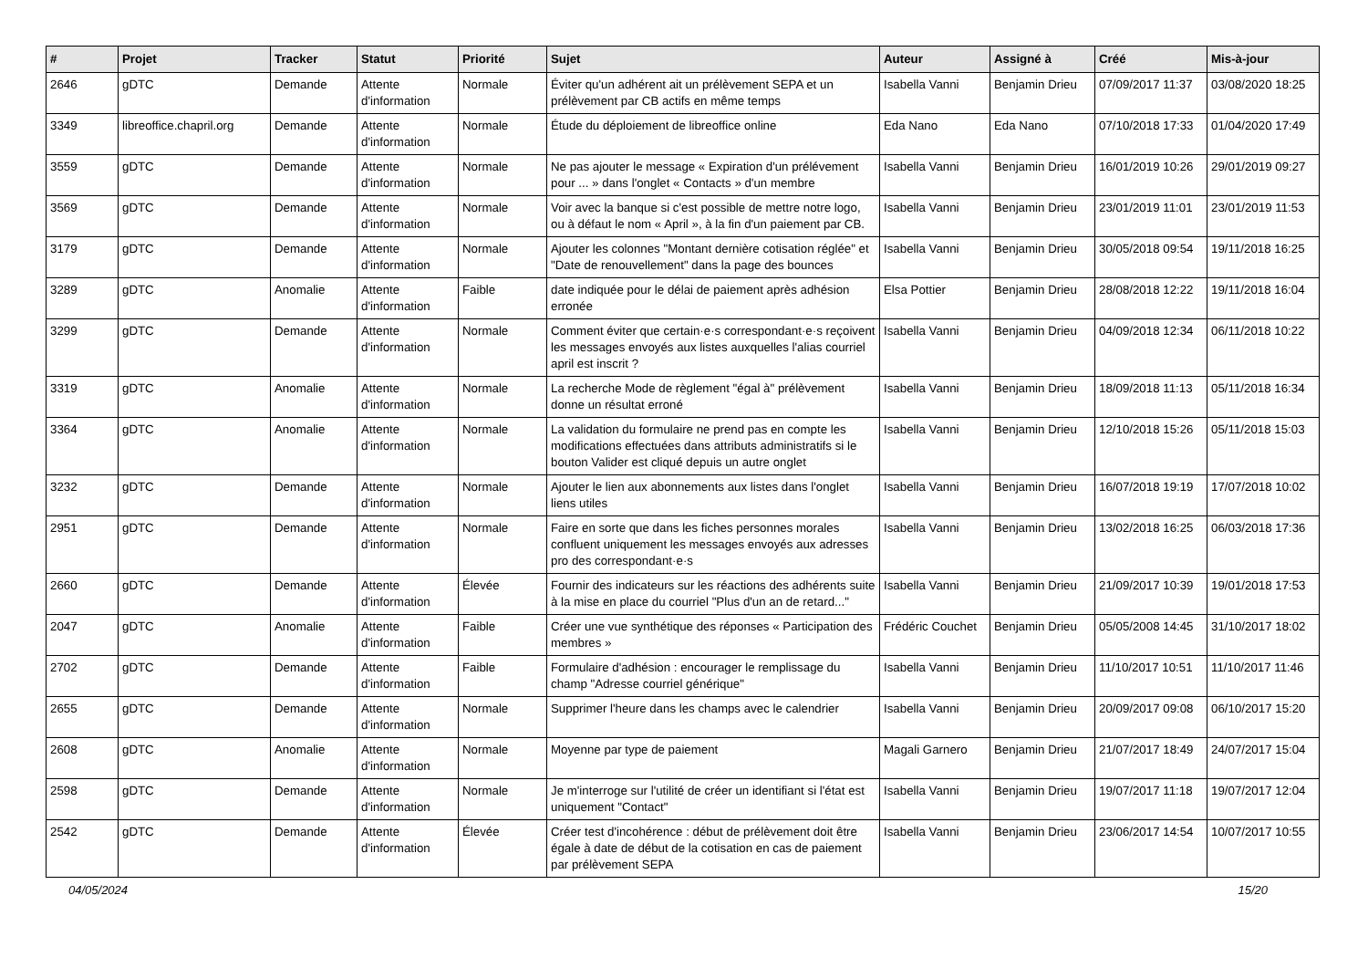| # | Projet | Tracker | Statut | Priorité | Sujet | Auteur | Assigné à | Créé | Mis-à-jour |
| --- | --- | --- | --- | --- | --- | --- | --- | --- | --- |
| 2646 | gDTC | Demande | Attente d'information | Normale | Éviter qu'un adhérent ait un prélèvement SEPA et un prélèvement par CB actifs en même temps | Isabella Vanni | Benjamin Drieu | 07/09/2017 11:37 | 03/08/2020 18:25 |
| 3349 | libreoffice.chapril.org | Demande | Attente d'information | Normale | Étude du déploiement de libreoffice online | Eda Nano | Eda Nano | 07/10/2018 17:33 | 01/04/2020 17:49 |
| 3559 | gDTC | Demande | Attente d'information | Normale | Ne pas ajouter le message « Expiration d'un prélévement pour ... » dans l'onglet « Contacts » d'un membre | Isabella Vanni | Benjamin Drieu | 16/01/2019 10:26 | 29/01/2019 09:27 |
| 3569 | gDTC | Demande | Attente d'information | Normale | Voir avec la banque si c'est possible de mettre notre logo, ou à défaut le nom « April », à la fin d'un paiement par CB. | Isabella Vanni | Benjamin Drieu | 23/01/2019 11:01 | 23/01/2019 11:53 |
| 3179 | gDTC | Demande | Attente d'information | Normale | Ajouter les colonnes "Montant dernière cotisation réglée" et "Date de renouvellement" dans la page des bounces | Isabella Vanni | Benjamin Drieu | 30/05/2018 09:54 | 19/11/2018 16:25 |
| 3289 | gDTC | Anomalie | Attente d'information | Faible | date indiquée pour le délai de paiement après adhésion erronée | Elsa Pottier | Benjamin Drieu | 28/08/2018 12:22 | 19/11/2018 16:04 |
| 3299 | gDTC | Demande | Attente d'information | Normale | Comment éviter que certain·e·s correspondant·e·s reçoivent les messages envoyés aux listes auxquelles l'alias courriel april est inscrit ? | Isabella Vanni | Benjamin Drieu | 04/09/2018 12:34 | 06/11/2018 10:22 |
| 3319 | gDTC | Anomalie | Attente d'information | Normale | La recherche Mode de règlement "égal à" prélèvement donne un résultat erroné | Isabella Vanni | Benjamin Drieu | 18/09/2018 11:13 | 05/11/2018 16:34 |
| 3364 | gDTC | Anomalie | Attente d'information | Normale | La validation du formulaire ne prend pas en compte les modifications effectuées dans attributs administratifs si le bouton Valider est cliqué depuis un autre onglet | Isabella Vanni | Benjamin Drieu | 12/10/2018 15:26 | 05/11/2018 15:03 |
| 3232 | gDTC | Demande | Attente d'information | Normale | Ajouter le lien aux abonnements aux listes dans l'onglet liens utiles | Isabella Vanni | Benjamin Drieu | 16/07/2018 19:19 | 17/07/2018 10:02 |
| 2951 | gDTC | Demande | Attente d'information | Normale | Faire en sorte que dans les fiches personnes morales confluent uniquement les messages envoyés aux adresses pro des correspondant·e·s | Isabella Vanni | Benjamin Drieu | 13/02/2018 16:25 | 06/03/2018 17:36 |
| 2660 | gDTC | Demande | Attente d'information | Élevée | Fournir des indicateurs sur les réactions des adhérents suite à la mise en place du courriel "Plus d'un an de retard..." | Isabella Vanni | Benjamin Drieu | 21/09/2017 10:39 | 19/01/2018 17:53 |
| 2047 | gDTC | Anomalie | Attente d'information | Faible | Créer une vue synthétique des réponses « Participation des membres » | Frédéric Couchet | Benjamin Drieu | 05/05/2008 14:45 | 31/10/2017 18:02 |
| 2702 | gDTC | Demande | Attente d'information | Faible | Formulaire d'adhésion : encourager le remplissage du champ "Adresse courriel générique" | Isabella Vanni | Benjamin Drieu | 11/10/2017 10:51 | 11/10/2017 11:46 |
| 2655 | gDTC | Demande | Attente d'information | Normale | Supprimer l'heure dans les champs avec le calendrier | Isabella Vanni | Benjamin Drieu | 20/09/2017 09:08 | 06/10/2017 15:20 |
| 2608 | gDTC | Anomalie | Attente d'information | Normale | Moyenne par type de paiement | Magali Garnero | Benjamin Drieu | 21/07/2017 18:49 | 24/07/2017 15:04 |
| 2598 | gDTC | Demande | Attente d'information | Normale | Je m'interroge sur l'utilité de créer un identifiant si l'état est uniquement "Contact" | Isabella Vanni | Benjamin Drieu | 19/07/2017 11:18 | 19/07/2017 12:04 |
| 2542 | gDTC | Demande | Attente d'information | Élevée | Créer test d'incohérence : début de prélèvement doit être égale à date de début de la cotisation en cas de paiement par prélèvement SEPA | Isabella Vanni | Benjamin Drieu | 23/06/2017 14:54 | 10/07/2017 10:55 |
04/05/2024 15/20